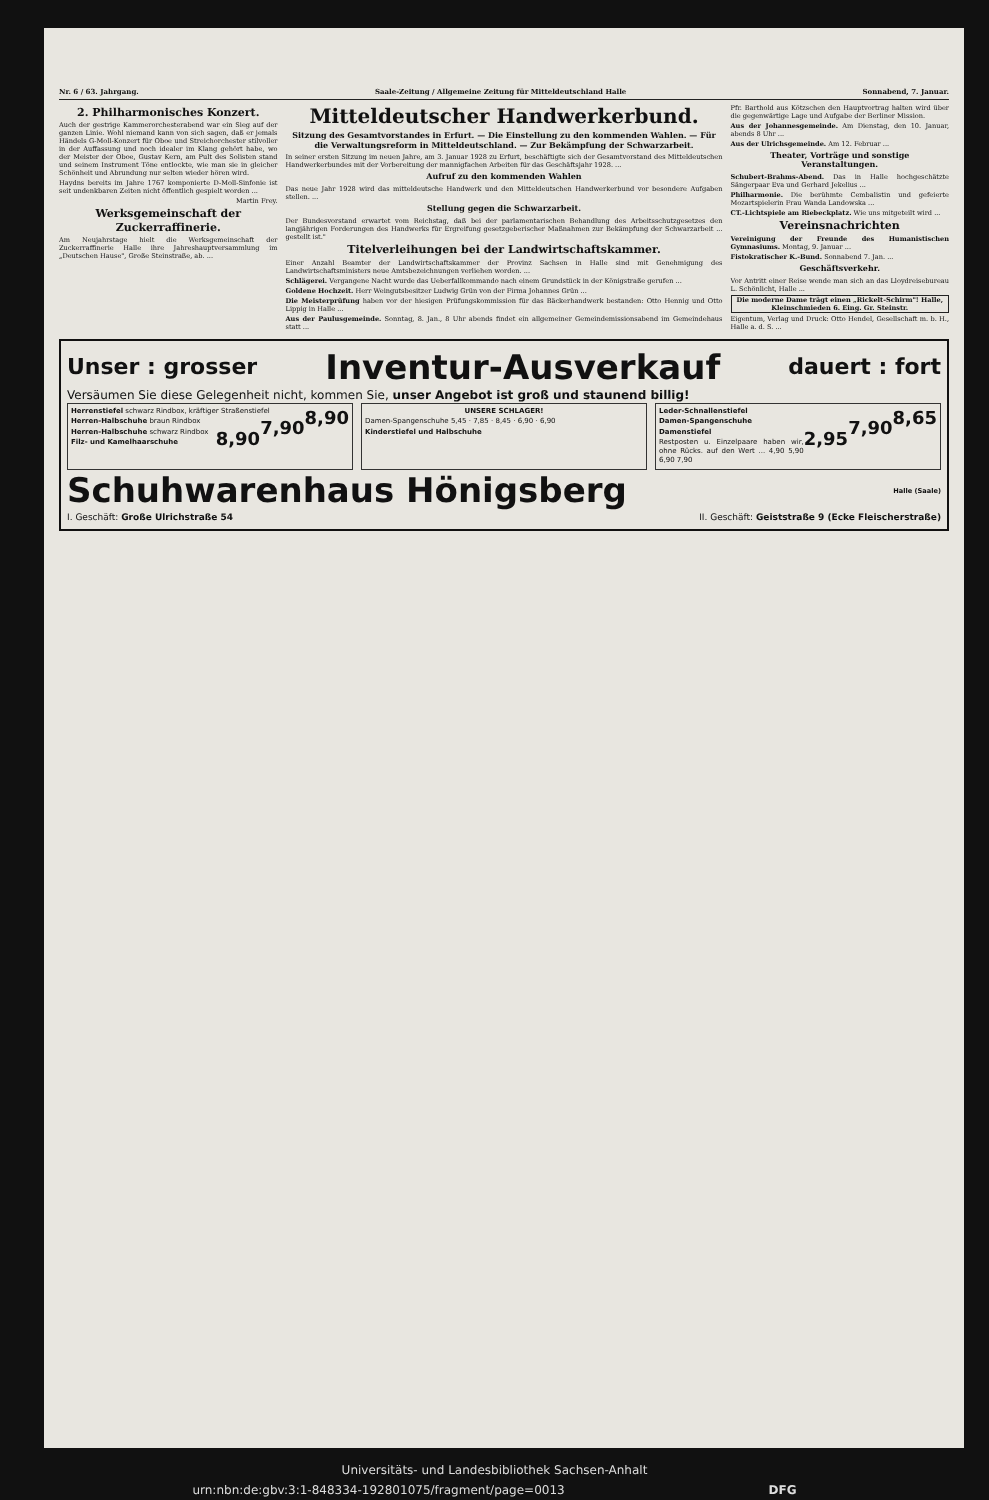Nr. 6 / 63. Jahrgang. Saale-Zeitung / Allgemeine Zeitung für Mitteldeutschland Halle Sonnabend, 7. Januar.
2. Philharmonisches Konzert.
Auch der gestrige Kammerorchesterabend war ein Sieg auf der ganzen Linie. Wohl niemand kann von sich sagen, daß er jemals Händels G-Moll-Konzert für Oboe und Streichorchester stilvoller in der Auffassung und noch idealer im Klang gehört habe, wo der Meister der Oboe, Gustav Kern, am Pult des Solisten stand und seinem Instrument Töne entlockte, wie man sie in gleicher Schönheit und Abrundung nur selten wieder hören wird.
Haydns bereits im Jahre 1767 komponierte D-Moll-Sinfonie ist seit undenkbaren Zeiten nicht öffentlich gespielt worden ...
Martin Frey.
Werksgemeinschaft der Zuckerraffinerie.
Am Neujahrstage hielt die Werksgemeinschaft der Zuckerraffinerie Halle ihre Jahreshauptversammlung im „Deutschen Hause", Große Steinstraße, ab. ...
Mitteldeutscher Handwerkerbund.
Sitzung des Gesamtvorstandes in Erfurt. — Die Einstellung zu den kommenden Wahlen. — Für die Verwaltungsreform in Mitteldeutschland. — Zur Bekämpfung der Schwarzarbeit.
In seiner ersten Sitzung im neuen Jahre, am 3. Januar 1928 zu Erfurt, beschäftigte sich der Gesamtvorstand des Mitteldeutschen Handwerkerbundes mit der Vorbereitung der mannigfachen Arbeiten für das Geschäftsjahr 1928. ...
Aufruf zu den kommenden Wahlen
Das neue Jahr 1928 wird das mitteldeutsche Handwerk und den Mitteldeutschen Handwerkerbund vor besondere Aufgaben stellen. ...
Stellung gegen die Schwarzarbeit.
Der Bundesvorstand erwartet vom Reichstag, daß bei der parlamentarischen Behandlung des Arbeitsschutzgesetzes den langjährigen Forderungen des Handwerks für Ergreifung gesetzgeberischer Maßnahmen zur Bekämpfung der Schwarzarbeit ... gestellt ist."
Titelverleihungen bei der Landwirtschaftskammer.
Einer Anzahl Beamter der Landwirtschaftskammer der Provinz Sachsen in Halle sind mit Genehmigung des Landwirtschaftsministers neue Amtsbezeichnungen verliehen worden. ...
Schlägerei. Vergangene Nacht wurde das Ueberfallkommando nach einem Grundstück in der Königstraße gerufen ...
Goldene Hochzeit. Herr Weingutsbesitzer Ludwig Grün von der Firma Johannes Grün ...
Die Meisterprüfung haben vor der hiesigen Prüfungskommission für das Bäckerhandwerk bestanden: Otto Hennig und Otto Lippig in Halle ...
Aus der Paulusgemeinde. Sonntag, 8. Jan., 8 Uhr abends findet ein allgemeiner Gemeindemissionsabend im Gemeindehaus statt ...
Pfr. Barthold aus Kötzschen den Hauptvortrag halten wird über die gegenwärtige Lage und Aufgabe der Berliner Mission.
Aus der Johannesgemeinde. Am Dienstag, den 10. Januar, abends 8 Uhr ...
Aus der Ulrichsgemeinde. Am 12. Februar ...
Theater, Vorträge und sonstige Veranstaltungen.
Schubert-Brahms-Abend. Das in Halle hochgeschätzte Sängerpaar Eva und Gerhard Jekelius ...
Philharmonie. Die berühmte Cembalistin und gefeierte Mozartspielerin Frau Wanda Landowska ...
CT.-Lichtspiele am Riebeckplatz. Wie uns mitgeteilt wird ...
Vereinsnachrichten
Vereinigung der Freunde des Humanistischen Gymnasiums. Montag, 9. Januar ...
Fistokratischer K.-Bund. Sonnabend 7. Jan. ...
Geschäftsverkehr.
Vor Antritt einer Reise wende man sich an das Lloydreisebureau L. Schönlicht, Halle ...
Die moderne Dame trägt einen „Rickelt-Schirm"! Halle, Kleinschmieden 6. Eing. Gr. Steinstr.
Eigentum, Verlag und Druck: Otto Hendel, Gesellschaft m. b. H., Halle a. d. S. ...
Unser : grosser Inventur-Ausverkauf dauert : fort
Versäumen Sie diese Gelegenheit nicht, kommen Sie, unser Angebot ist groß und staunend billig!
Herrenstiefel 8,90 schwarz Rindbox, kräftiger Straßenstiefel
Herren-Halbschuhe 7,90 braun Rindbox
Herren-Halbschuhe 8,90 schwarz Rindbox
Filz- und Kamelhaarschuhe
UNSERE SCHLAGER!
Damen-Spangenschuhe 5,45 · 7,85 · 8,45 · 6,90 · 6,90
Kinderstiefel und Halbschuhe
Leder-Schnallenstiefel 8,65
Damen-Spangenschuhe 7,90
Damenstiefel 2,95
Restposten u. Einzelpaare haben wir, ohne Rücks. auf den Wert ... 4,90 5,90 6,90 7,90
Schuhwarenhaus Hönigsberg Halle (Saale)
I. Geschäft: Große Ulrichstraße 54 II. Geschäft: Geiststraße 9 (Ecke Fleischerstraße)
Universitäts- und Landesbibliothek Sachsen-Anhalt
urn:nbn:de:gbv:3:1-848334-192801075/fragment/page=0013 DFG